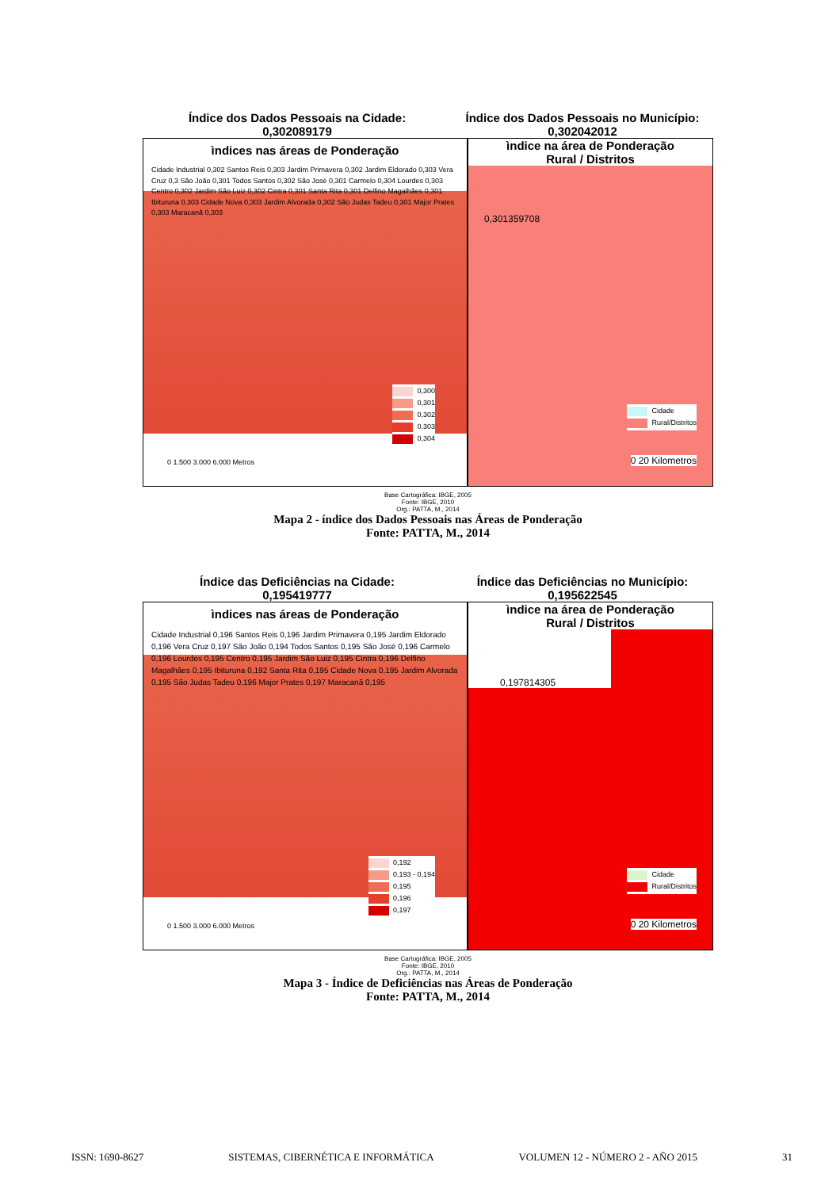Índice dos Dados Pessoais na Cidade:
0,302089179
Índice dos Dados Pessoais no Município:
0,302042012
ìndices nas áreas de Ponderação
Cidade Industrial 0,302 Santos Reis 0,303 Jardim Primavera 0,302 Jardim Eldorado 0,303 Vera Cruz 0,3 São João 0,301 Todos Santos 0,302 São José 0,301 Carmelo 0,304 Lourdes 0,303 Centro 0,302 Jardim São Luiz 0,302 Cintra 0,301 Santa Rita 0,301 Delfino Magalhães 0,301 Ibituruna 0,303 Cidade Nova 0,303 Jardim Alvorada 0,302 São Judas Tadeu 0,301 Major Prates 0,303 Maracanã 0,303
0,300
0,301
0,302
0,303
0,304
0 1.500 3.000 6.000 Metros
ìndice na área de Ponderação
Rural / Distritos
0,301359708
Cidade
Rural/Distritos
0 20 Kilometros
Base Cartográfica: IBGE, 2005
Fonte: IBGE, 2010
Org.: PATTA, M., 2014
Mapa 2 - índice dos Dados Pessoais nas Áreas de Ponderação
Fonte: PATTA, M., 2014
Índice das Deficiências na Cidade:
0,195419777
Índice das Deficiências no Município:
0,195622545
ìndices nas áreas de Ponderação
Cidade Industrial 0,196 Santos Reis 0,196 Jardim Primavera 0,195 Jardim Eldorado 0,196 Vera Cruz 0,197 São João 0,194 Todos Santos 0,195 São José 0,196 Carmelo 0,196 Lourdes 0,195 Centro 0,195 Jardim São Luiz 0,195 Cintra 0,196 Delfino Magalhães 0,195 Ibituruna 0,192 Santa Rita 0,195 Cidade Nova 0,195 Jardim Alvorada 0,195 São Judas Tadeu 0,196 Major Prates 0,197 Maracanã 0,195
0,192
0,193 - 0,194
0,195
0,196
0,197
0 1.500 3.000 6.000 Metros
ìndice na área de Ponderação
Rural / Distritos
0,197814305
Cidade
Rural/Distritos
0 20 Kilometros
Base Cartográfica: IBGE, 2005
Fonte: IBGE, 2010
Org.: PATTA, M., 2014
Mapa 3 - Índice de Deficiências nas Áreas de Ponderação
Fonte: PATTA, M., 2014
ISSN: 1690-8627 SISTEMAS, CIBERNÉTICA E INFORMÁTICA VOLUMEN 12 - NÚMERO 2 - AÑO 2015 31